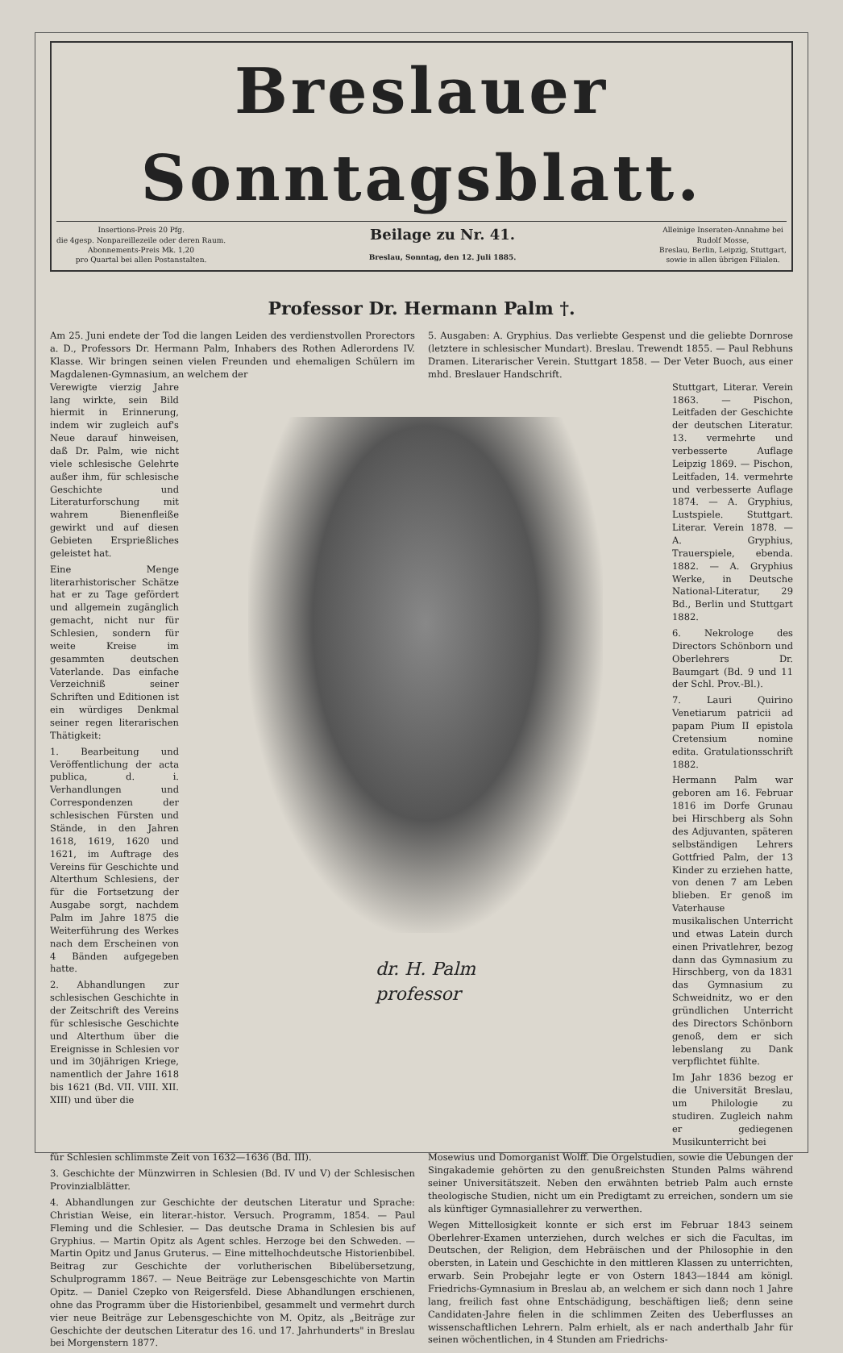Breslauer Sonntagsblatt.
Insertions-Preis 20 Pfg.
die 4gesp. Nonpareillezeile oder deren Raum.
Abonnements-Preis Mk. 1,20
pro Quartal bei allen Postanstalten.
Beilage zu Nr. 41.
Breslau, Sonntag, den 12. Juli 1885.
Alleinige Inseraten-Annahme bei
Rudolf Mosse,
Breslau, Berlin, Leipzig, Stuttgart,
sowie in allen übrigen Filialen.
Professor Dr. Hermann Palm †.
Am 25. Juni endete der Tod die langen Leiden des verdienstvollen Prorectors a. D., Professors Dr. Hermann Palm, Inhabers des Rothen Adlerordens IV. Klasse. Wir bringen seinen vielen Freunden und ehemaligen Schülern im Magdalenen-Gymnasium, an welchem der
5. Ausgaben: A. Gryphius. Das verliebte Gespenst und die geliebte Dornrose (letztere in schlesischer Mundart). Breslau. Trewendt 1855. — Paul Rebhuns Dramen. Literarischer Verein. Stuttgart 1858. — Der Veter Buoch, aus einer mhd. Breslauer Handschrift.
Verewigte vierzig Jahre lang wirkte, sein Bild hiermit in Erinnerung, indem wir zugleich auf's Neue darauf hinweisen, daß Dr. Palm, wie nicht viele schlesische Gelehrte außer ihm, für schlesische Geschichte und Literaturforschung mit wahrem Bienenfleiße gewirkt und auf diesen Gebieten Ersprießliches geleistet hat.
Eine Menge literarhistorischer Schätze hat er zu Tage gefördert und allgemein zugänglich gemacht, nicht nur für Schlesien, sondern für weite Kreise im gesammten deutschen Vaterlande. Das einfache Verzeichniß seiner Schriften und Editionen ist ein würdiges Denkmal seiner regen literarischen Thätigkeit:
1. Bearbeitung und Veröffentlichung der acta publica, d. i. Verhandlungen und Correspondenzen der schlesischen Fürsten und Stände, in den Jahren 1618, 1619, 1620 und 1621, im Auftrage des Vereins für Geschichte und Alterthum Schlesiens, der für die Fortsetzung der Ausgabe sorgt, nachdem Palm im Jahre 1875 die Weiterführung des Werkes nach dem Erscheinen von 4 Bänden aufgegeben hatte.
2. Abhandlungen zur schlesischen Geschichte in der Zeitschrift des Vereins für schlesische Geschichte und Alterthum über die Ereignisse in Schlesien vor und im 30jährigen Kriege, namentlich der Jahre 1618 bis 1621 (Bd. VII. VIII. XII. XIII) und über die
dr. H. Palm
professor
Stuttgart, Literar. Verein 1863. — Pischon, Leitfaden der Geschichte der deutschen Literatur. 13. vermehrte und verbesserte Auflage Leipzig 1869. — Pischon, Leitfaden, 14. vermehrte und verbesserte Auflage 1874. — A. Gryphius, Lustspiele. Stuttgart. Literar. Verein 1878. — A. Gryphius, Trauerspiele, ebenda. 1882. — A. Gryphius Werke, in Deutsche National-Literatur, 29 Bd., Berlin und Stuttgart 1882.
6. Nekrologe des Directors Schönborn und Oberlehrers Dr. Baumgart (Bd. 9 und 11 der Schl. Prov.-Bl.).
7. Lauri Quirino Venetiarum patricii ad papam Pium II epistola Cretensium nomine edita. Gratulationsschrift 1882.
Hermann Palm war geboren am 16. Februar 1816 im Dorfe Grunau bei Hirschberg als Sohn des Adjuvanten, späteren selbständigen Lehrers Gottfried Palm, der 13 Kinder zu erziehen hatte, von denen 7 am Leben blieben. Er genoß im Vaterhause musikalischen Unterricht und etwas Latein durch einen Privatlehrer, bezog dann das Gymnasium zu Hirschberg, von da 1831 das Gymnasium zu Schweidnitz, wo er den gründlichen Unterricht des Directors Schönborn genoß, dem er sich lebenslang zu Dank verpflichtet fühlte.
Im Jahr 1836 bezog er die Universität Breslau, um Philologie zu studiren. Zugleich nahm er gediegenen Musikunterricht bei
für Schlesien schlimmste Zeit von 1632—1636 (Bd. III).
3. Geschichte der Münzwirren in Schlesien (Bd. IV und V) der Schlesischen Provinzialblätter.
4. Abhandlungen zur Geschichte der deutschen Literatur und Sprache: Christian Weise, ein literar.-histor. Versuch. Programm, 1854. — Paul Fleming und die Schlesier. — Das deutsche Drama in Schlesien bis auf Gryphius. — Martin Opitz als Agent schles. Herzoge bei den Schweden. — Martin Opitz und Janus Gruterus. — Eine mittelhochdeutsche Historienbibel. Beitrag zur Geschichte der vorlutherischen Bibelübersetzung, Schulprogramm 1867. — Neue Beiträge zur Lebensgeschichte von Martin Opitz. — Daniel Czepko von Reigersfeld. Diese Abhandlungen erschienen, ohne das Programm über die Historienbibel, gesammelt und vermehrt durch vier neue Beiträge zur Lebensgeschichte von M. Opitz, als „Beiträge zur Geschichte der deutschen Literatur des 16. und 17. Jahrhunderts" in Breslau bei Morgenstern 1877.
Mosewius und Domorganist Wolff. Die Orgelstudien, sowie die Uebungen der Singakademie gehörten zu den genußreichsten Stunden Palms während seiner Universitätszeit. Neben den erwähnten betrieb Palm auch ernste theologische Studien, nicht um ein Predigtamt zu erreichen, sondern um sie als künftiger Gymnasiallehrer zu verwerthen.
Wegen Mittellosigkeit konnte er sich erst im Februar 1843 seinem Oberlehrer-Examen unterziehen, durch welches er sich die Facultas, im Deutschen, der Religion, dem Hebräischen und der Philosophie in den obersten, in Latein und Geschichte in den mittleren Klassen zu unterrichten, erwarb. Sein Probejahr legte er von Ostern 1843—1844 am königl. Friedrichs-Gymnasium in Breslau ab, an welchem er sich dann noch 1 Jahre lang, freilich fast ohne Entschädigung, beschäftigen ließ; denn seine Candidaten-Jahre fielen in die schlimmen Zeiten des Ueberflusses an wissenschaftlichen Lehrern. Palm erhielt, als er nach anderthalb Jahr für seinen wöchentlichen, in 4 Stunden am Friedrichs-